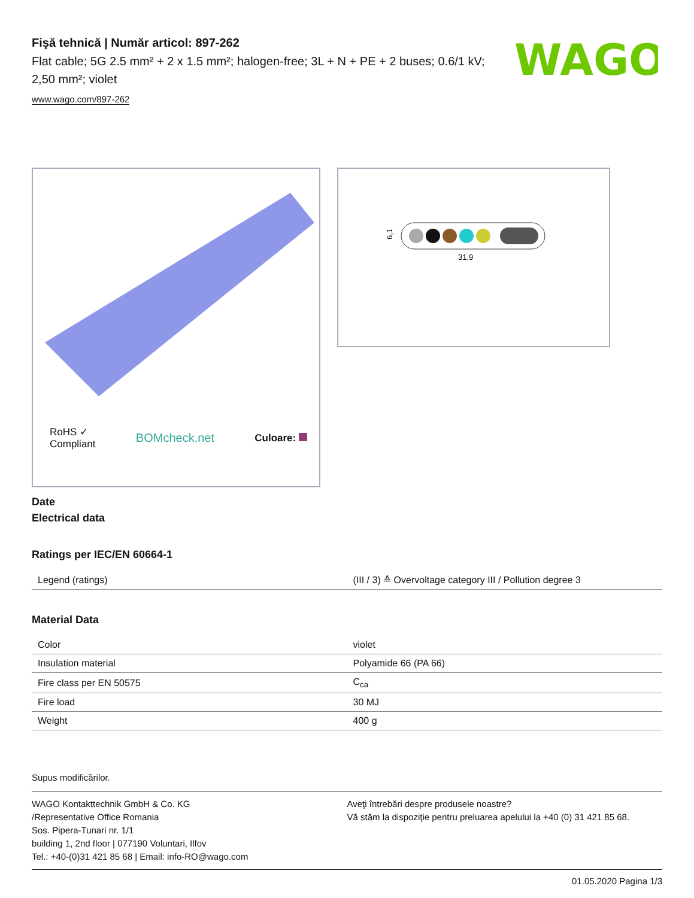Fişă tehnică | Număr articol: 897-262
Flat cable; 5G 2.5 mm² + 2 x 1.5 mm²; halogen-free; 3L + N + PE + 2 buses; 0.6/1 kV; 2,50 mm²; violet
www.wago.com/897-262
WAGO
RoHS ✓
Compliant BOMcheck.net Culoare:
6,1
31,9
Date
Electrical data
Ratings per IEC/EN 60664-1
| Legend (ratings) | (III / 3) ≙ Overvoltage category III / Pollution degree 3 |
Material Data
| Color | violet |
| Insulation material | Polyamide 66 (PA 66) |
| Fire class per EN 50575 | C<sub>ca</sub> |
| Fire load | 30 MJ |
| Weight | 400 g |
Supus modificărilor.
WAGO Kontakttechnik GmbH & Co. KG
/Representative Office Romania
Sos. Pipera-Tunari nr. 1/1
building 1, 2nd floor | 077190 Voluntari, Ilfov
Tel.: +40-(0)31 421 85 68 | Email: info-RO@wago.com
Aveţi întrebări despre produsele noastre?
Vă stăm la dispoziţie pentru preluarea apelului la +40 (0) 31 421 85 68.
01.05.2020 Pagina 1/3